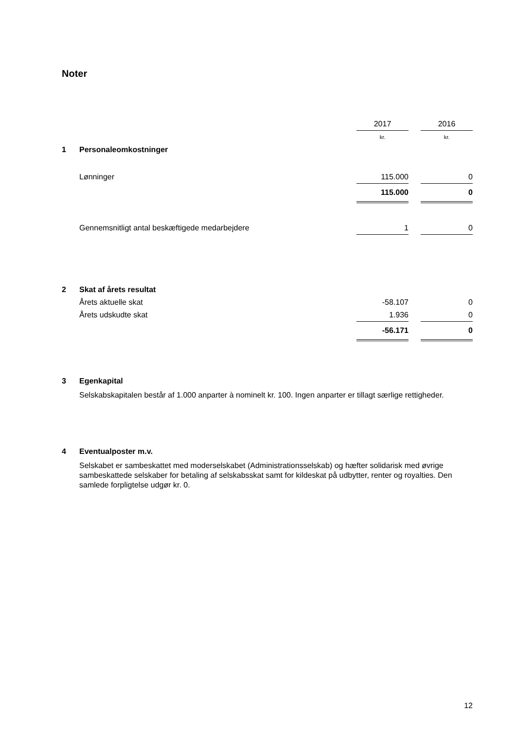Noter
| | | 2017 | | 2016 |
| | | kr. | | kr. |
| 1 | Personaleomkostninger | | | |
| | Lønninger | 115.000 | | 0 |
| | | 115.000 | | 0 |
| | Gennemsnitligt antal beskæftigede medarbejdere | 1 | | 0 |
| 2 | Skat af årets resultat | | | |
| | Årets aktuelle skat | -58.107 | | 0 |
| | Årets udskudte skat | 1.936 | | 0 |
| | | -56.171 | | 0 |
3 Egenkapital
Selskabskapitalen består af 1.000 anparter à nominelt kr. 100. Ingen anparter er tillagt særlige rettigheder.
4 Eventualposter m.v.
Selskabet er sambeskattet med moderselskabet (Administrationsselskab) og hæfter solidarisk med øvrige sambeskattede selskaber for betaling af selskabsskat samt for kildeskat på udbytter, renter og royalties. Den samlede forpligtelse udgør kr. 0.
12